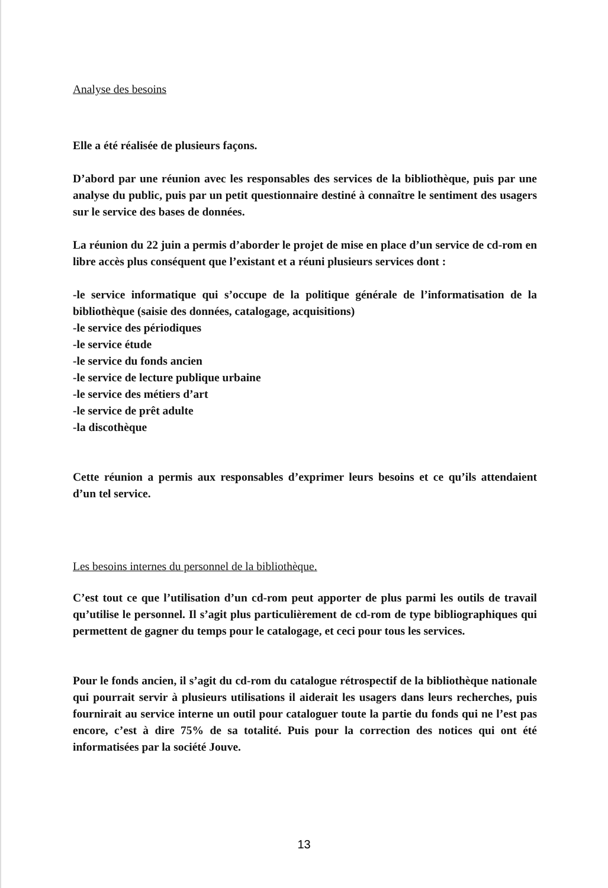Analyse des besoins
Elle a été réalisée de plusieurs façons.
D’abord par une réunion avec les responsables des services de la bibliothèque, puis par une analyse du public, puis par un petit questionnaire destiné à connaître le sentiment des usagers sur le service des bases de données.
La réunion du 22 juin a permis d’aborder le projet de mise en place d’un service de cd-rom en libre accès plus conséquent que l’existant et a réuni plusieurs services dont :
-le service informatique qui s’occupe de la politique générale de l’informatisation de la bibliothèque (saisie des données, catalogage, acquisitions)
-le service des périodiques
-le service étude
-le service du fonds ancien
-le service de lecture publique urbaine
-le service des métiers d’art
-le service de prêt adulte
-la discothèque
Cette réunion a permis aux responsables d’exprimer leurs besoins et ce qu’ils attendaient d’un tel service.
Les besoins internes du personnel de la bibliothèque.
C’est tout ce que l’utilisation d’un cd-rom peut apporter de plus parmi les outils de travail qu’utilise le personnel. Il s’agit plus particulièrement de cd-rom de type bibliographiques qui permettent de gagner du temps pour le catalogage, et ceci pour tous les services.
Pour le fonds ancien, il s’agit du cd-rom du catalogue rétrospectif de la bibliothèque nationale qui pourrait servir à plusieurs utilisations il aiderait les usagers dans leurs recherches, puis fournirait au service interne un outil pour cataloguer toute la partie du fonds qui ne l’est pas encore, c’est à dire 75% de sa totalité. Puis pour la correction des notices qui ont été informatisées par la société Jouve.
13